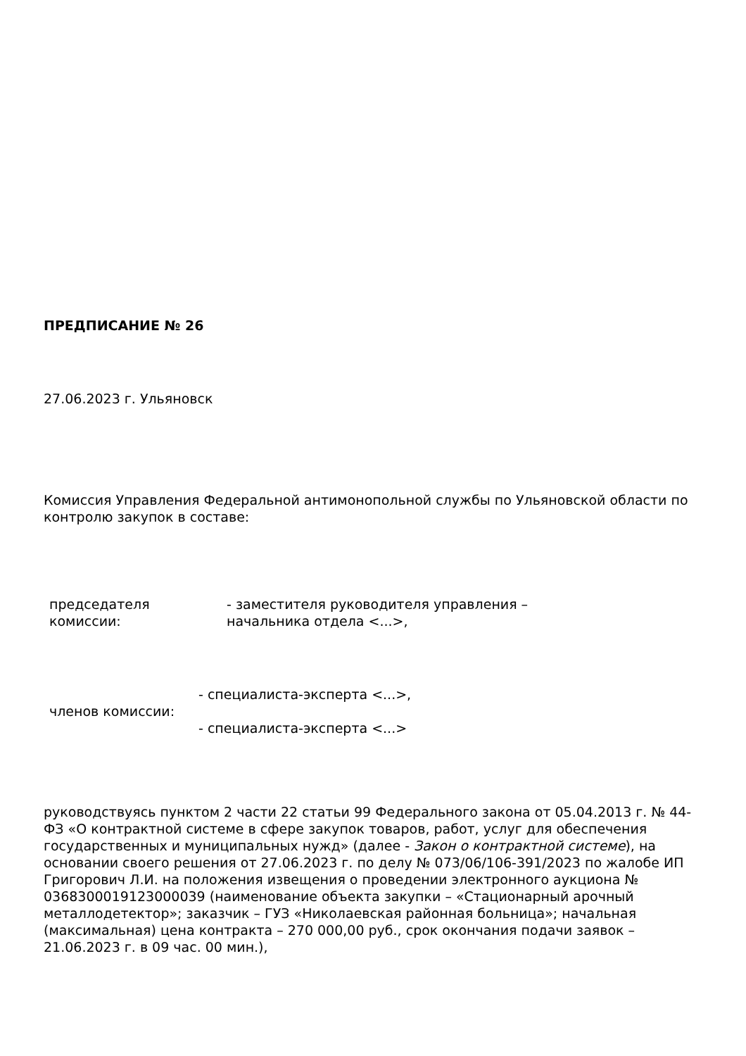ПРЕДПИСАНИЕ № 26
27.06.2023 г. Ульяновск
Комиссия Управления Федеральной антимонопольной службы по Ульяновской области по контролю закупок в составе:
| председателя комиссии: | - заместителя руководителя управления – начальника отдела <...>, |
| членов комиссии: | - специалиста-эксперта <...>, - специалиста-эксперта <...> |
руководствуясь пунктом 2 части 22 статьи 99 Федерального закона от 05.04.2013 г. № 44-ФЗ «О контрактной системе в сфере закупок товаров, работ, услуг для обеспечения государственных и муниципальных нужд» (далее - Закон о контрактной системе), на основании своего решения от 27.06.2023 г. по делу № 073/06/106-391/2023 по жалобе ИП Григорович Л.И. на положения извещения о проведении электронного аукциона № 0368300019123000039 (наименование объекта закупки – «Стационарный арочный металлодетектор»; заказчик – ГУЗ «Николаевская районная больница»; начальная (максимальная) цена контракта – 270 000,00 руб., срок окончания подачи заявок –21.06.2023 г. в 09 час. 00 мин.),